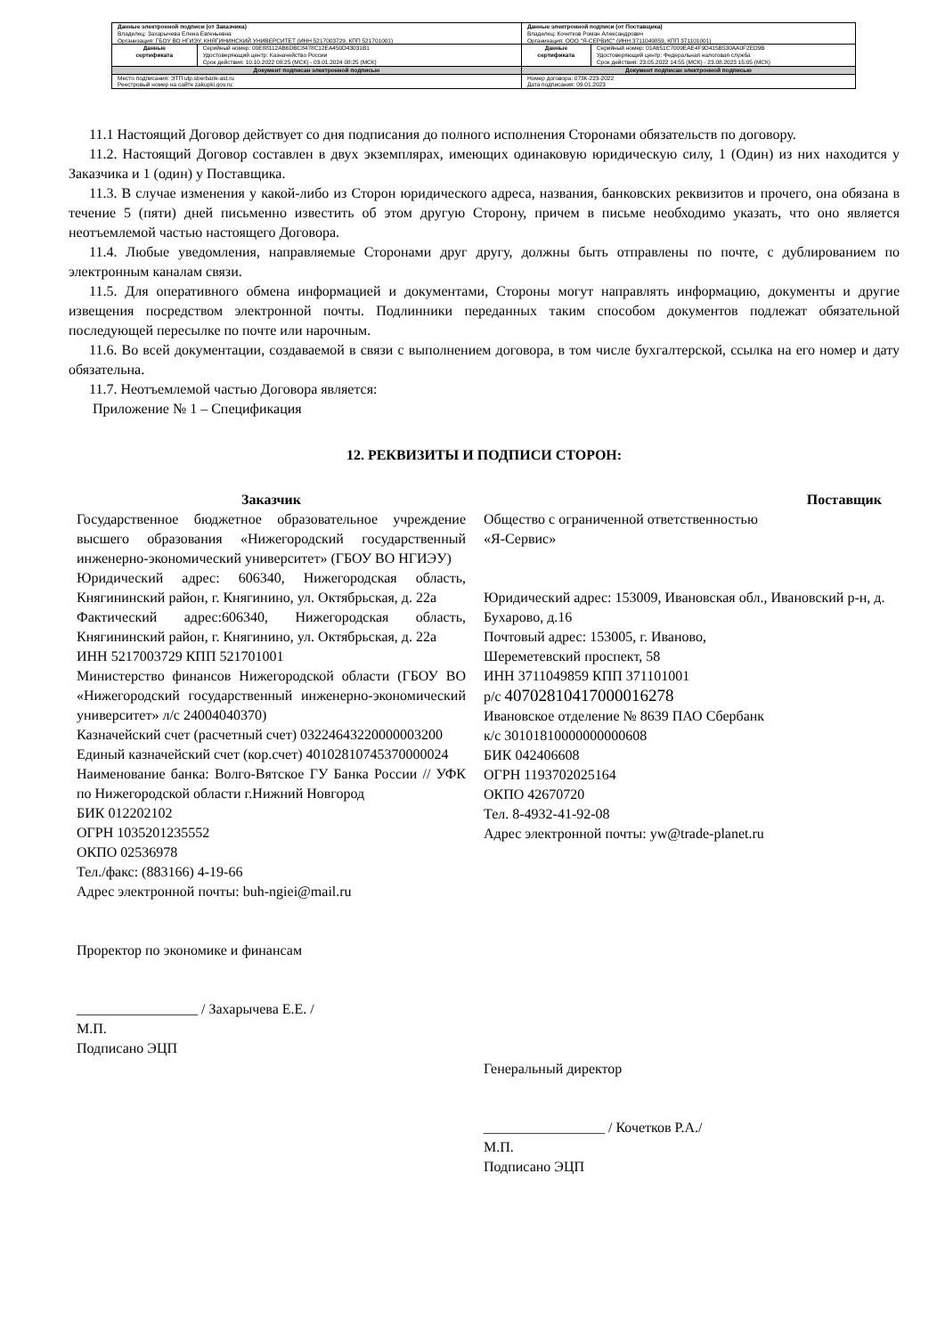| Данные электронной подписи (от Заказчика) Владелец: Захарычева Елена Евгеньевна Организация: ГБОУ ВО НГИЭУ, КНЯГИНИНСКИЙ УНИВЕРСИТЕТ (ИНН 5217003729, КПП 521701001) | | Данные электронной подписи (от Поставщика) Владелец: Кочетков Роман Александрович Организация: ООО "Я-СЕРВИС" (ИНН 3711049859, КПП 371101001) | |
| Данные сертификата | Серийный номер: 00E88112AB6DBC8478C12EA450D43031B1 Удостоверяющий центр: Казначейство России Срок действия: 10.10.2022 08:25 (МСК) - 03.01.2024 08:25 (МСК) | Данные сертификата | Серийный номер: 01A651C7009EAE4F9D415B530AA0F2ED9B Удостоверяющий центр: Федеральная налоговая служба Срок действия: 23.05.2022 14:55 (МСК) - 23.08.2023 15:05 (МСК) |
| Документ подписан электронной подписью | | Документ подписан электронной подписью | |
| Место подписания: ЭТП utp.sberbank-ast.ru Реестровый номер на сайте zakupki.gov.ru: | | Номер договора: 073К-223-2022 Дата подписания: 09.01.2023 | |
11.1 Настоящий Договор действует со дня подписания до полного исполнения Сторонами обязательств по договору.
11.2. Настоящий Договор составлен в двух экземплярах, имеющих одинаковую юридическую силу, 1 (Один) из них находится у Заказчика и 1 (один) у Поставщика.
11.3. В случае изменения у какой-либо из Сторон юридического адреса, названия, банковских реквизитов и прочего, она обязана в течение 5 (пяти) дней письменно известить об этом другую Сторону, причем в письме необходимо указать, что оно является неотъемлемой частью настоящего Договора.
11.4. Любые уведомления, направляемые Сторонами друг другу, должны быть отправлены по почте, с дублированием по электронным каналам связи.
11.5. Для оперативного обмена информацией и документами, Стороны могут направлять информацию, документы и другие извещения посредством электронной почты. Подлинники переданных таким способом документов подлежат обязательной последующей пересылке по почте или нарочным.
11.6. Во всей документации, создаваемой в связи с выполнением договора, в том числе бухгалтерской, ссылка на его номер и дату обязательна.
11.7. Неотъемлемой частью Договора является:
Приложение № 1 – Спецификация
12. РЕКВИЗИТЫ И ПОДПИСИ СТОРОН:
Заказчик
Государственное бюджетное образовательное учреждение высшего образования «Нижегородский государственный инженерно-экономический университет» (ГБОУ ВО НГИЭУ)
Юридический адрес: 606340, Нижегородская область, Княгининский район, г. Княгинино, ул. Октябрьская, д. 22а
Фактический адрес:606340, Нижегородская область, Княгининский район, г. Княгинино, ул. Октябрьская, д. 22а
ИНН 5217003729 КПП 521701001
Министерство финансов Нижегородской области (ГБОУ ВО «Нижегородский государственный инженерно-экономический университет» л/с 24004040370)
Казначейский счет (расчетный счет) 03224643220000003200
Единый казначейский счет (кор.счет) 40102810745370000024
Наименование банка: Волго-Вятское ГУ Банка России // УФК по Нижегородской области г.Нижний Новгород
БИК 012202102
ОГРН 1035201235552
ОКПО 02536978
Тел./факс: (883166) 4-19-66
Адрес электронной почты: buh-ngiei@mail.ru
Проректор по экономике и финансам
_________________ / Захарычева Е.Е. /
М.П.
Подписано ЭЦП
Поставщик
Общество с ограниченной ответственностью
«Я-Сервис»
Юридический адрес: 153009, Ивановская обл., Ивановский р-н, д. Бухарово, д.16
Почтовый адрес: 153005, г. Иваново,
Шереметевский проспект, 58
ИНН 3711049859 КПП 371101001
р/с 40702810417000016278
Ивановское отделение № 8639 ПАО Сбербанк
к/с 30101810000000000608
БИК 042406608
ОГРН 1193702025164
ОКПО 42670720
Тел. 8-4932-41-92-08
Адрес электронной почты: yw@trade-planet.ru
Генеральный директор
_________________ / Кочетков Р.А./
М.П.
Подписано ЭЦП